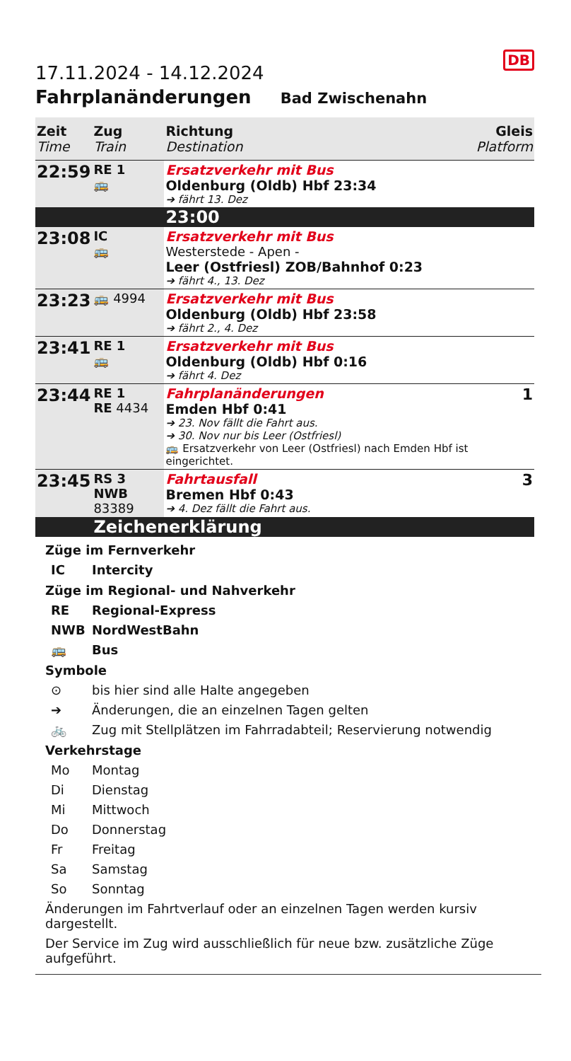DB
17.11.2024 - 14.12.2024
Fahrplanänderungen Bad Zwischenahn
| Zeit Time | Zug Train | Richtung Destination | Gleis Platform |
| --- | --- | --- | --- |
| 22:59 | RE 1 🚌 | Ersatzverkehr mit Bus Oldenburg (Oldb) Hbf 23:34 ➔ fährt 13. Dez | |
| | | 23:00 | |
| 23:08 | IC 🚌 | Ersatzverkehr mit Bus Westerstede - Apen - Leer (Ostfriesl) ZOB/Bahnhof 0:23 ➔ fährt 4., 13. Dez | |
| 23:23 | 🚌 4994 | Ersatzverkehr mit Bus Oldenburg (Oldb) Hbf 23:58 ➔ fährt 2., 4. Dez | |
| 23:41 | RE 1 🚌 | Ersatzverkehr mit Bus Oldenburg (Oldb) Hbf 0:16 ➔ fährt 4. Dez | |
| 23:44 | RE 1 RE 4434 | Fahrplanänderungen Emden Hbf 0:41 ➔ 23. Nov fällt die Fahrt aus. ➔ 30. Nov nur bis Leer (Ostfriesl) 🚌 Ersatzverkehr von Leer (Ostfriesl) nach Emden Hbf ist eingerichtet. | 1 |
| 23:45 | RS 3 NWB 83389 | Fahrtausfall Bremen Hbf 0:43 ➔ 4. Dez fällt die Fahrt aus. | 3 |
| | Zeichenerklärung | | |
Züge im Fernverkehr
IC Intercity
Züge im Regional- und Nahverkehr
RE Regional-Express
NWB NordWestBahn
🚌 Bus
Symbole
⊙ bis hier sind alle Halte angegeben
➔ Änderungen, die an einzelnen Tagen gelten
🚲 Zug mit Stellplätzen im Fahrradabteil; Reservierung notwendig
Verkehrstage
Mo Montag
Di Dienstag
Mi Mittwoch
Do Donnerstag
Fr Freitag
Sa Samstag
So Sonntag
Änderungen im Fahrtverlauf oder an einzelnen Tagen werden kursiv dargestellt.
Der Service im Zug wird ausschließlich für neue bzw. zusätzliche Züge aufgeführt.